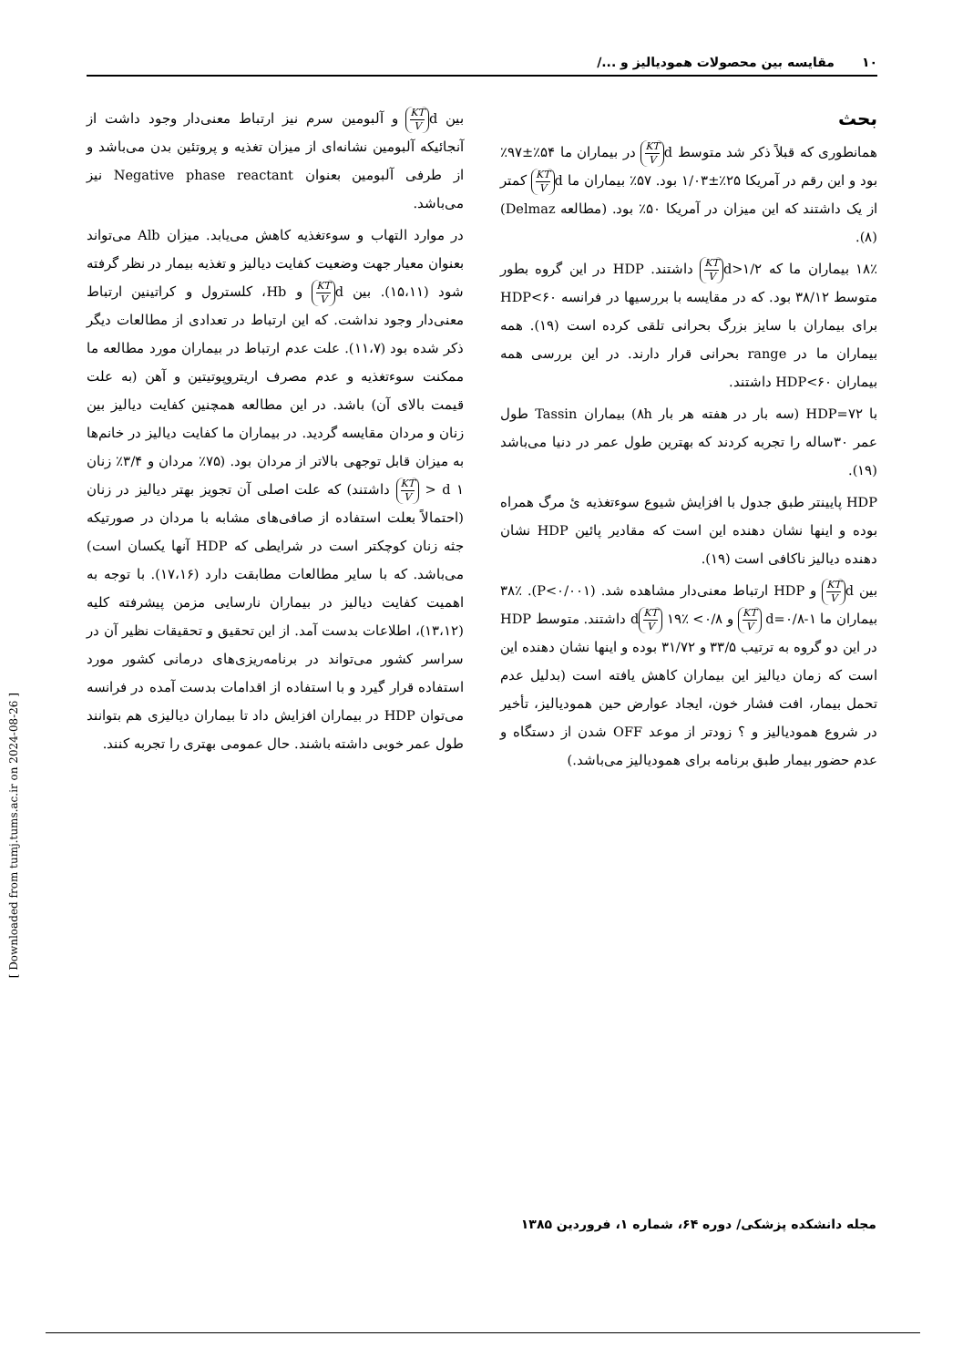۱۰ مقایسه بین محصولات همودیالیز و .../
بحث
همانطوری که قبلاً ذکر شد متوسط d KT V در بیماران ما ۵۴٪±۹۷٪ بود و این رقم در آمریکا ۲۵٪±۱/۰۳ بود. ۵۷٪ بیماران ما d KT V کمتر از یک داشتند که این میزان در آمریکا ۵۰٪ بود. (مطالعه Delmaz) (۸).
۱۸٪ بیماران ما که d>۱/۲ KT V داشتند. HDP در این گروه بطور متوسط ۳۸/۱۲ بود. که در مقایسه با بررسیها در فرانسه HDP<۶۰ برای بیماران با سایز بزرگ بحرانی تلقی کرده است (۱۹). همه بیماران ما در range بحرانی قرار دارند. در این بررسی همه بیماران HDP<۶۰ داشتند.
با HDP=۷۲ (سه بار در هفته هر بار ۸h) بیماران Tassin طول عمر ۳۰ساله را تجربه کردند که بهترین طول عمر در دنیا می‌باشد (۱۹).
HDP پایینتر طبق جدول با افزایش شیوع سوءتغذیه ئ مرگ همراه بوده و اینها نشان دهنده این است که مقادیر پائین HDP نشان دهنده دیالیز ناکافی است (۱۹).
بین d KT V و HDP ارتباط معنی‌دار مشاهده شد. (P<۰/۰۰۱). ۳۸٪ بیماران ما d=۰/۸-۱ KT V و ۰/۸> d KT V ۱۹٪ داشتند. متوسط HDP در این دو گروه به ترتیب ۳۳/۵ و ۳۱/۷۲ بوده و اینها نشان دهنده این است که زمان دیالیز این بیماران کاهش یافته است (بدلیل عدم تحمل بیمار، افت فشار خون، ایجاد عوارض حین همودیالیز، تأخیر در شروع همودیالیز و ؟ زودتر از موعد OFF شدن از دستگاه و عدم حضور بیمار طبق برنامه برای همودیالیز می‌باشد.)
بین d KT V و آلبومین سرم نیز ارتباط معنی‌دار وجود داشت از آنجائیکه آلبومین نشانه‌ای از میزان تغذیه و پروتئین بدن می‌باشد و از طرفی آلبومین بعنوان Negative phase reactant نیز می‌باشد.
در موارد التهاب و سوءتغذیه کاهش می‌یابد. میزان Alb می‌تواند بعنوان معیار جهت وضعیت کفایت دیالیز و تغذیه بیمار در نظر گرفته شود (۱۵،۱۱). بین d KT V و Hb، کلسترول و کراتینین ارتباط معنی‌دار وجود نداشت. که این ارتباط در تعدادی از مطالعات دیگر ذکر شده بود (۱۱،۷). علت عدم ارتباط در بیماران مورد مطالعه ما ممکنت سوءتغذیه و عدم مصرف اریتروپوتیتین و آهن (به علت قیمت بالای آن) باشد. در این مطالعه همچنین کفایت دیالیز بین زنان و مردان مقایسه گردید. در بیماران ما کفایت دیالیز در خانم‌ها به میزان قابل توجهی بالاتر از مردان بود. (۷۵٪ مردان و ۳/۴٪ زنان ۱ d < KT V داشتند) که علت اصلی آن تجویز بهتر دیالیز در زنان (احتمالاً بعلت استفاده از صافی‌های مشابه با مردان در صورتیکه جثه زنان کوچکتر است در شرایطی که HDP آنها یکسان است) می‌باشد. که با سایر مطالعات مطابقت دارد (۱۷،۱۶). با توجه به اهمیت کفایت دیالیز در بیماران نارسایی مزمن پیشرفته کلیه (۱۳،۱۲)، اطلاعات بدست آمد. از این تحقیق و تحقیقات نظیر آن در سراسر کشور می‌تواند در برنامه‌ریزی‌های درمانی کشور مورد استفاده قرار گیرد و با استفاده از اقدامات بدست آمده در فرانسه می‌توان HDP در بیماران افزایش داد تا بیماران دیالیزی هم بتوانند طول عمر خوبی داشته باشند. حال عمومی بهتری را تجربه کنند.
مجله دانشکده پزشکی/ دوره ۶۴، شماره ۱، فروردین ۱۳۸۵
[ Downloaded from tumj.tums.ac.ir on 2024-08-26 ]